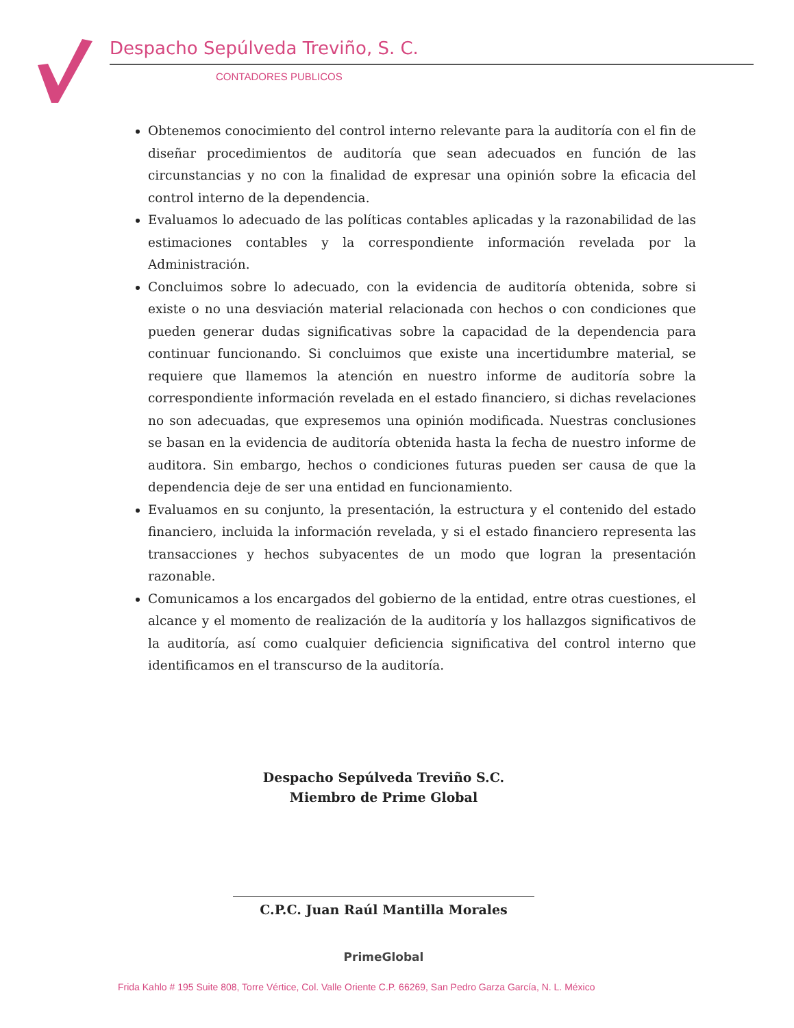Despacho Sepúlveda Treviño, S. C.
CONTADORES PUBLICOS
Obtenemos conocimiento del control interno relevante para la auditoría con el fin de diseñar procedimientos de auditoría que sean adecuados en función de las circunstancias y no con la finalidad de expresar una opinión sobre la eficacia del control interno de la dependencia.
Evaluamos lo adecuado de las políticas contables aplicadas y la razonabilidad de las estimaciones contables y la correspondiente información revelada por la Administración.
Concluimos sobre lo adecuado, con la evidencia de auditoría obtenida, sobre si existe o no una desviación material relacionada con hechos o con condiciones que pueden generar dudas significativas sobre la capacidad de la dependencia para continuar funcionando. Si concluimos que existe una incertidumbre material, se requiere que llamemos la atención en nuestro informe de auditoría sobre la correspondiente información revelada en el estado financiero, si dichas revelaciones no son adecuadas, que expresemos una opinión modificada. Nuestras conclusiones se basan en la evidencia de auditoría obtenida hasta la fecha de nuestro informe de auditora. Sin embargo, hechos o condiciones futuras pueden ser causa de que la dependencia deje de ser una entidad en funcionamiento.
Evaluamos en su conjunto, la presentación, la estructura y el contenido del estado financiero, incluida la información revelada, y si el estado financiero representa las transacciones y hechos subyacentes de un modo que logran la presentación razonable.
Comunicamos a los encargados del gobierno de la entidad, entre otras cuestiones, el alcance y el momento de realización de la auditoría y los hallazgos significativos de la auditoría, así como cualquier deficiencia significativa del control interno que identificamos en el transcurso de la auditoría.
Despacho Sepúlveda Treviño S.C.
Miembro de Prime Global
C.P.C. Juan Raúl Mantilla Morales
Prime Global
Frida Kahlo # 195 Suite 808, Torre Vértice, Col. Valle Oriente C.P. 66269, San Pedro Garza García, N. L. México